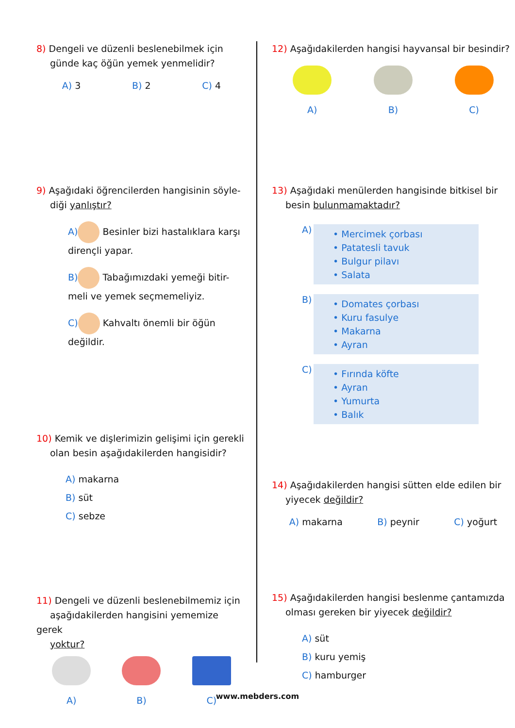8) Dengeli ve düzenli beslenebilmek için
günde kaç öğün yemek yenmelidir?
A) 3 B) 2 C) 4
9) Aşağıdaki öğrencilerden hangisinin söyle-
diği yanlıştır?
A) Besinler bizi hastalıklara karşı
dirençli yapar.
B) Tabağımızdaki yemeği bitir-
meli ve yemek seçmemeliyiz.
C) Kahvaltı önemli bir öğün
değildir.
10) Kemik ve dişlerimizin gelişimi için gerekli
olan besin aşağıdakilerden hangisidir?
A) makarna
B) süt
C) sebze
11) Dengeli ve düzenli beslenebilmemiz için
aşağıdakilerden hangisini yememize gerek
yoktur?
A) B) C)
12) Aşağıdakilerden hangisi hayvansal bir besindir?
A) B) C)
13) Aşağıdaki menülerden hangisinde bitkisel bir
besin bulunmamaktadır?
A)
• Mercimek çorbası
• Patatesli tavuk
• Bulgur pilavı
• Salata
B)
• Domates çorbası
• Kuru fasulye
• Makarna
• Ayran
C)
• Fırında köfte
• Ayran
• Yumurta
• Balık
14) Aşağıdakilerden hangisi sütten elde edilen bir
yiyecek değildir?
A) makarna B) peynir C) yoğurt
15) Aşağıdakilerden hangisi beslenme çantamızda
olması gereken bir yiyecek değildir?
A) süt
B) kuru yemiş
C) hamburger
www.mebders.com